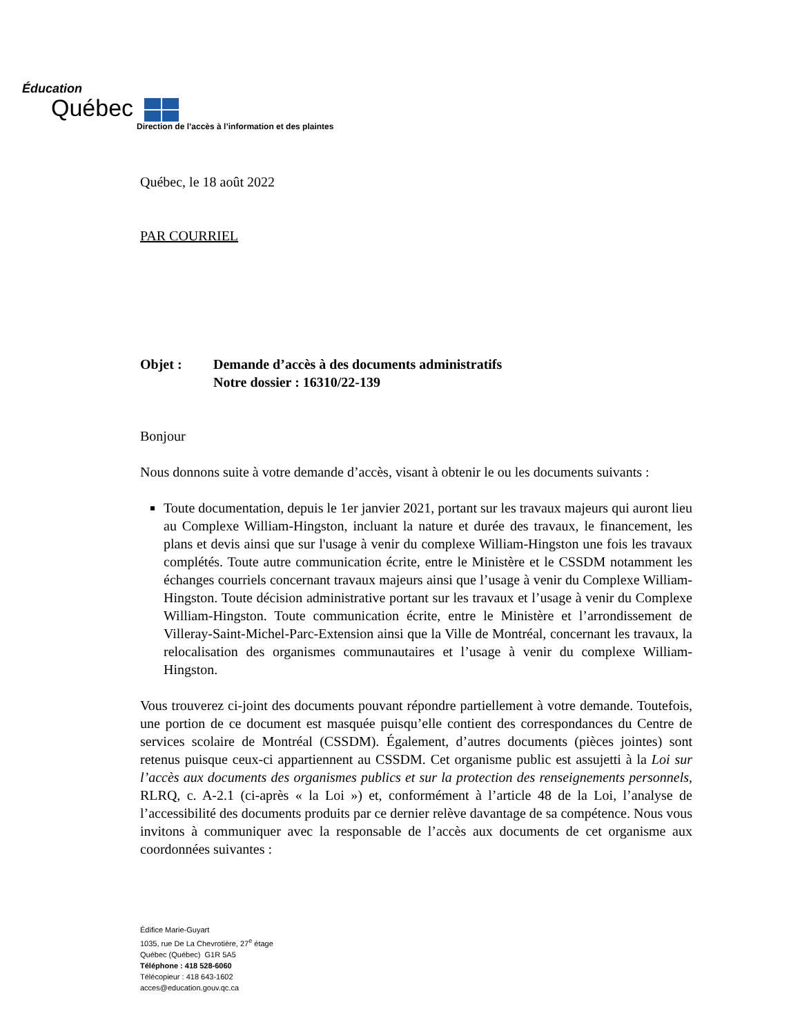Éducation
Québec
Direction de l’accès à l’information et des plaintes
Québec, le 18 août 2022
PAR COURRIEL
Objet : Demande d’accès à des documents administratifs
Notre dossier : 16310/22-139
Bonjour
Nous donnons suite à votre demande d’accès, visant à obtenir le ou les documents suivants :
Toute documentation, depuis le 1er janvier 2021, portant sur les travaux majeurs qui auront lieu au Complexe William-Hingston, incluant la nature et durée des travaux, le financement, les plans et devis ainsi que sur l'usage à venir du complexe William-Hingston une fois les travaux complétés. Toute autre communication écrite, entre le Ministère et le CSSDM notamment les échanges courriels concernant travaux majeurs ainsi que l’usage à venir du Complexe William-Hingston. Toute décision administrative portant sur les travaux et l’usage à venir du Complexe William-Hingston. Toute communication écrite, entre le Ministère et l’arrondissement de Villeray-Saint-Michel-Parc-Extension ainsi que la Ville de Montréal, concernant les travaux, la relocalisation des organismes communautaires et l’usage à venir du complexe William-Hingston.
Vous trouverez ci-joint des documents pouvant répondre partiellement à votre demande. Toutefois, une portion de ce document est masquée puisqu’elle contient des correspondances du Centre de services scolaire de Montréal (CSSDM). Également, d’autres documents (pièces jointes) sont retenus puisque ceux-ci appartiennent au CSSDM. Cet organisme public est assujetti à la Loi sur l’accès aux documents des organismes publics et sur la protection des renseignements personnels, RLRQ, c. A-2.1 (ci-après « la Loi ») et, conformément à l’article 48 de la Loi, l’analyse de l’accessibilité des documents produits par ce dernier relève davantage de sa compétence. Nous vous invitons à communiquer avec la responsable de l’accès aux documents de cet organisme aux coordonnées suivantes :
Édifice Marie-Guyart
1035, rue De La Chevrotière, 27<sup>e</sup> étage
Québec (Québec) G1R 5A5
Téléphone : 418 528-6060
Télécopieur : 418 643-1602
acces@education.gouv.qc.ca